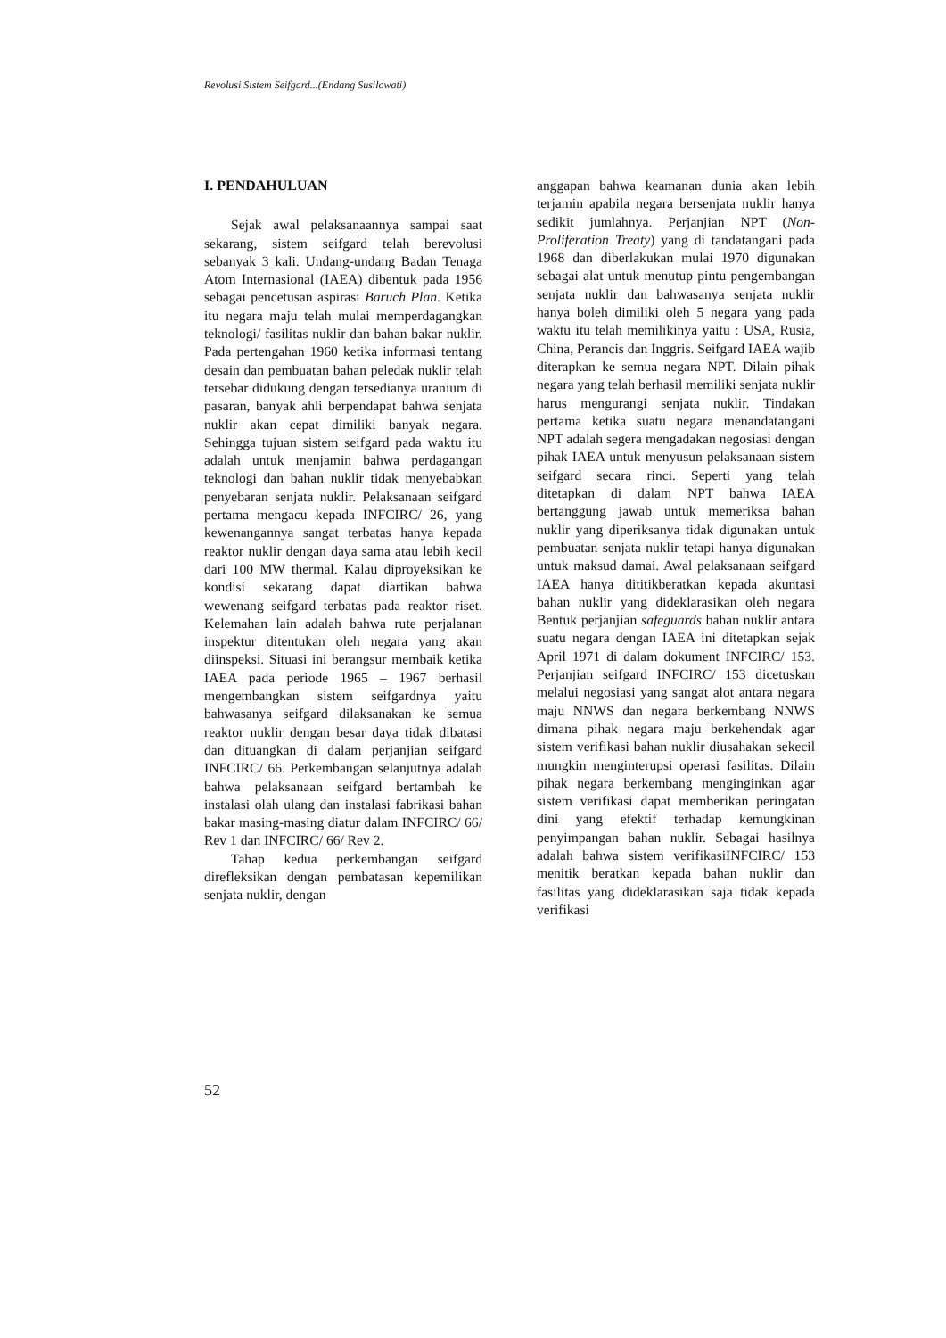Revolusi Sistem Seifgard...(Endang Susilowati)
I. PENDAHULUAN
Sejak awal pelaksanaannya sampai saat sekarang, sistem seifgard telah berevolusi sebanyak 3 kali. Undang-undang Badan Tenaga Atom Internasional (IAEA) dibentuk pada 1956 sebagai pencetusan aspirasi Baruch Plan. Ketika itu negara maju telah mulai memperdagangkan teknologi/ fasilitas nuklir dan bahan bakar nuklir. Pada pertengahan 1960 ketika informasi tentang desain dan pembuatan bahan peledak nuklir telah tersebar didukung dengan tersedianya uranium di pasaran, banyak ahli berpendapat bahwa senjata nuklir akan cepat dimiliki banyak negara. Sehingga tujuan sistem seifgard pada waktu itu adalah untuk menjamin bahwa perdagangan teknologi dan bahan nuklir tidak menyebabkan penyebaran senjata nuklir. Pelaksanaan seifgard pertama mengacu kepada INFCIRC/ 26, yang kewenangannya sangat terbatas hanya kepada reaktor nuklir dengan daya sama atau lebih kecil dari 100 MW thermal. Kalau diproyeksikan ke kondisi sekarang dapat diartikan bahwa wewenang seifgard terbatas pada reaktor riset. Kelemahan lain adalah bahwa rute perjalanan inspektur ditentukan oleh negara yang akan diinspeksi. Situasi ini berangsur membaik ketika IAEA pada periode 1965 – 1967 berhasil mengembangkan sistem seifgardnya yaitu bahwasanya seifgard dilaksanakan ke semua reaktor nuklir dengan besar daya tidak dibatasi dan dituangkan di dalam perjanjian seifgard INFCIRC/ 66. Perkembangan selanjutnya adalah bahwa pelaksanaan seifgard bertambah ke instalasi olah ulang dan instalasi fabrikasi bahan bakar masing-masing diatur dalam INFCIRC/ 66/ Rev 1 dan INFCIRC/ 66/ Rev 2.
Tahap kedua perkembangan seifgard direfleksikan dengan pembatasan kepemilikan senjata nuklir, dengan
anggapan bahwa keamanan dunia akan lebih terjamin apabila negara bersenjata nuklir hanya sedikit jumlahnya. Perjanjian NPT (Non-Proliferation Treaty) yang di tandatangani pada 1968 dan diberlakukan mulai 1970 digunakan sebagai alat untuk menutup pintu pengembangan senjata nuklir dan bahwasanya senjata nuklir hanya boleh dimiliki oleh 5 negara yang pada waktu itu telah memilikinya yaitu : USA, Rusia, China, Perancis dan Inggris. Seifgard IAEA wajib diterapkan ke semua negara NPT. Dilain pihak negara yang telah berhasil memiliki senjata nuklir harus mengurangi senjata nuklir. Tindakan pertama ketika suatu negara menandatangani NPT adalah segera mengadakan negosiasi dengan pihak IAEA untuk menyusun pelaksanaan sistem seifgard secara rinci. Seperti yang telah ditetapkan di dalam NPT bahwa IAEA bertanggung jawab untuk memeriksa bahan nuklir yang diperiksanya tidak digunakan untuk pembuatan senjata nuklir tetapi hanya digunakan untuk maksud damai. Awal pelaksanaan seifgard IAEA hanya dititikberatkan kepada akuntasi bahan nuklir yang dideklarasikan oleh negara Bentuk perjanjian safeguards bahan nuklir antara suatu negara dengan IAEA ini ditetapkan sejak April 1971 di dalam dokument INFCIRC/ 153. Perjanjian seifgard INFCIRC/ 153 dicetuskan melalui negosiasi yang sangat alot antara negara maju NNWS dan negara berkembang NNWS dimana pihak negara maju berkehendak agar sistem verifikasi bahan nuklir diusahakan sekecil mungkin menginterupsi operasi fasilitas. Dilain pihak negara berkembang menginginkan agar sistem verifikasi dapat memberikan peringatan dini yang efektif terhadap kemungkinan penyimpangan bahan nuklir. Sebagai hasilnya adalah bahwa sistem verifikasiINFCIRC/ 153 menitik beratkan kepada bahan nuklir dan fasilitas yang dideklarasikan saja tidak kepada verifikasi
52